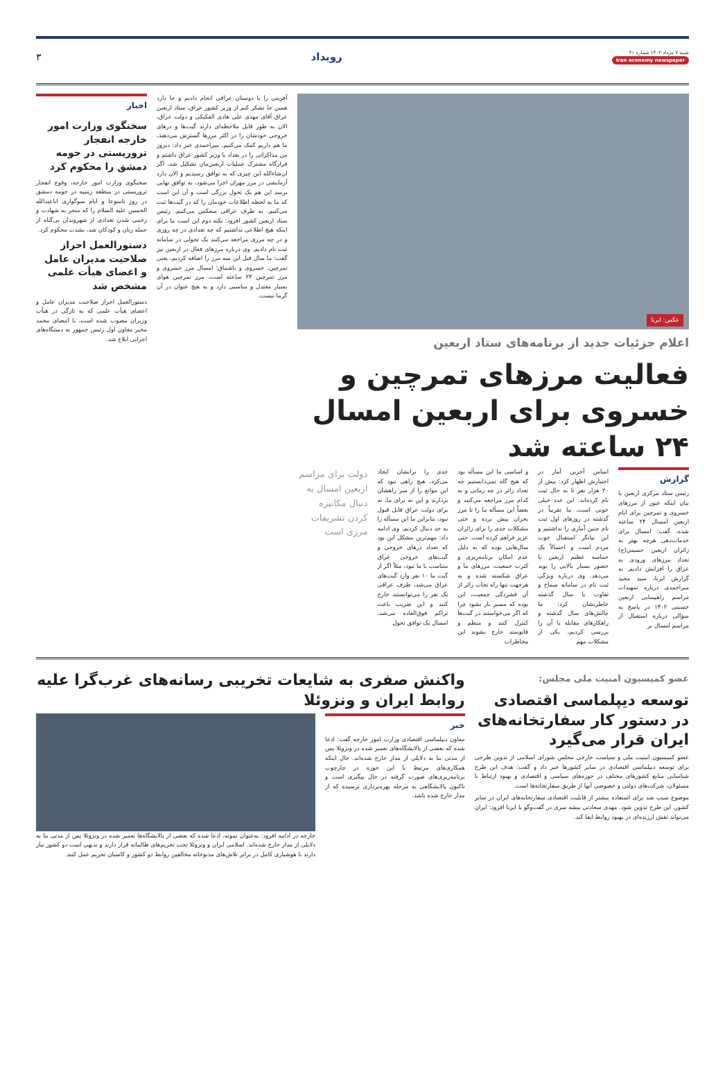شنبه ۷ مرداد ۱۴۰۲ شماره ۴۱
Iran economy newspaper
رویداد ۳
عکس: ایرنا
اعلام جزئیات جدید از برنامه‌های ستاد اربعین
فعالیت مرزهای تمرچین و خسروی برای اربعین امسال ۲۴ ساعته شد
گزارش
رئیس ستاد مرکزی اربعین با بیان اینکه عبور از مرزهای خسروی و تمرچین برای ایام اربعین امسال ۲۴ ساعته شده، گفت: امسال برای خدمات‌دهی هرچه بهتر به زائران اربعین حسینی(ع) تعداد مرزهای ورودی به عراق را افزایش دادیم. به گزارش ایرنا، سید مجید میراحمدی درباره تمهیدات مراسم راهپیمایی اربعین حسینی ۱۴۰۲ در پاسخ به سؤالی درباره استقبال از مراسم امسال بر
اساس آخرین آمار در اختیارش اظهار کرد: بیش از ۲۰ هزار نفر تا به حال ثبت نام کرده‌اند. این عدد خیلی خوبی است، ما تقریباً در گذشته در روزهای اول ثبت نام چنین آماری را نداشتیم و این بیانگر استقبال خوب مردم است و احتمالاً یک حماسه عظیم اربعین با حضور بسیار بالایی را نوید می‌دهد. وی درباره ویژگی ثبت نام در سامانه سماح و تفاوت با سال گذشته خاطرنشان کرد: ما چالش‌های سال گذشته و راهکارهای مقابله با آن را بررسی کردیم، یکی از مشکلات مهم
و اساسی ما این مسأله بود که هیچ گاه نمی‌دانستیم چه تعداد زائر در چه زمانی و به کدام مرز مراجعه می‌کنند و بعضاً این مسأله ما را تا مرز بحران پیش برده و حتی مشکلات جدی را برای زائران عزیز فراهم کرده است. حتی سال‌هایی بوده که به دلیل عدم امکان برنامه‌ریزی و کثرت جمعیت، مرزهای ما و عراق شکسته شده و به هرجهت تنها راه نجات زائر از آن فشردگی جمعیت، این بوده که مسیر باز بشود چرا که اگر می‌خواستند در گیت‌ها کنترل کنند و منظم و قانونمند خارج بشوند این مخاطرات
جدی را برایشان ایجاد می‌کرد، هیچ راهی نبود که این موانع را از سر راهشان بردارند و این نه برای ما، نه برای دولت عراق قابل قبول نبود، بنابراین ما این مسأله را به جد دنبال کردیم. وی ادامه داد: مهم‌ترین مشکل این بود که تعداد درهای خروجی و گیت‌های خروجی عراق متناسب با ما نبود، مثلاً اگر از گیت ما ۱۰ نفر وارد گیت‌های عراق می‌شد، طرف عراقی یک نفر را می‌توانستند خارج کنند و این ضریب باعث تراکم فوق‌العاده می‌شد، امسال یک توافق تحول
دولت برای مراسم اربعین امسال به دنبال مکانیزه کردن تشریفات مرزی است
آفرینی را با دوستان عراقی انجام دادیم و جا دارد همین جا تشکر کنم از وزیر کشور عراق، ستاد اربعین عراق آقای مهدی علی هادی الفکیکی و دولت عراق، الان به طور قابل ملاحظه‌ای دارند گیت‌ها و درهای خروجی خودشان را در اکثر مرزها گسترش می‌دهند، ما هم داریم کمک می‌کنیم. میراحمدی خبر داد: دیروز من مذاکراتی را در بغداد با وزیر کشور عراق داشتم و قرارگاه مشترک عملیات اربعین‌مان تشکیل شد، اگر ان‌شاءالله این چیزی که به توافق رسیدیم و الان دارد آزمایشی در مرز مهران اجرا می‌شود، به توافق نهایی برسد این هم یک تحول بزرگی است و آن این است که ما به لحظه اطلاعات خودمان را که در گیت‌ها ثبت می‌کنیم، به طرف عراقی منعکس می‌کنیم. رئیس ستاد اربعین کشور افزود: نکته دوم این است ما برای اینکه هیچ اطلاعی نداشتیم که چه تعدادی در چه روزی و در چه مرزی مراجعه می‌کنند یک تحولی در سامانه ثبت نام دادیم. وی درباره مرزهای فعال در اربعین نیز گفت: ما سال قبل این سه مرز را اضافه کردیم، یعنی تمرچین، خسروی و باشماق؛ امسال مرز خسروی و مرز تمرچین ۲۴ ساعته است، مرز تمرچین هوای بسیار معتدل و مناسبی دارد و به هیچ عنوان در آن گرما نیست.
اخبار
سخنگوی وزارت امور خارجه انفجار تروریستی در حومه دمشق را محکوم کرد
سخنگوی وزارت امور خارجه، وقوع انفجار تروریستی در منطقه زینبیه در حومه دمشق در روز تاسوعا و ایام سوگواری اباعبدالله الحسین علیه السلام را که منجر به شهادت و زخمی شدن تعدادی از شهروندان بی‌گناه از جمله زنان و کودکان شد، بشدت محکوم کرد.
دستورالعمل احراز صلاحیت مدیران عامل و اعضای هیأت علمی مشخص شد
دستورالعمل احراز صلاحیت مدیران عامل و اعضای هیأت علمی که به تازگی در هیأت وزیران مصوب شده است، با امضای محمد مخبر معاون اول رئیس جمهور به دستگاه‌های اجرایی ابلاغ شد.
عضو کمیسیون امنیت ملی مجلس:
توسعه دیپلماسی اقتصادی در دستور کار سفارتخانه‌های ایران قرار می‌گیرد
عضو کمیسیون امنیت ملی و سیاست خارجی مجلس شورای اسلامی از تدوین طرحی برای توسعه دیپلماسی اقتصادی در سایر کشورها خبر داد و گفت: هدف این طرح شناسایی منابع کشورهای مختلف در حوزه‌های سیاسی و اقتصادی و بهبود ارتباط با مسئولان، شرکت‌های دولتی و خصوصی آنها از طریق سفارتخانه‌ها است.
موضوع سبب شد برای استفاده بیشتر از قابلیت اقتصادی سفارتخانه‌های ایران در سایر کشور، این طرح تدوین شود. مهدی سعادتی بیشه سری در گفت‌وگو با ایرنا افزود: ایران می‌تواند نقش ارزنده‌ای در بهبود روابط ایفا کند.
واکنش صفری به شایعات تخریبی رسانه‌های غرب‌گرا علیه روابط ایران و ونزوئلا
خبر
معاون دیپلماسی اقتصادی وزارت امور خارجه گفت: ادعا شده که بعضی از پالایشگاه‌های تعمیر شده در ونزوئلا پس از مدتی بنا به دلایلی از مدار خارج شده‌اند. حال اینکه همکاری‌های مرتبط با این حوزه در چارچوب برنامه‌ریزی‌های صورت گرفته در حال پیگیری است و تاکنون پالایشگاهی به مرحله بهره‌برداری نرسیده که از مدار خارج شده باشد.
خارجه در ادامه افزود: به‌عنوان نمونه، ادعا شده که بعضی از پالایشگاه‌ها تعمیر شده در ونزوئلا پس از مدتی بنا به دلایلی از مدار خارج شده‌اند. اسلامی ایران و ونزوئلا تحت تحریم‌های ظالمانه قرار دارند و بدیهی است دو کشور نیاز دارند با هوشیاری کامل در برابر تلاش‌های مذبوحانه مخالفین روابط دو کشور و کاسبان تحریم عمل کنند.